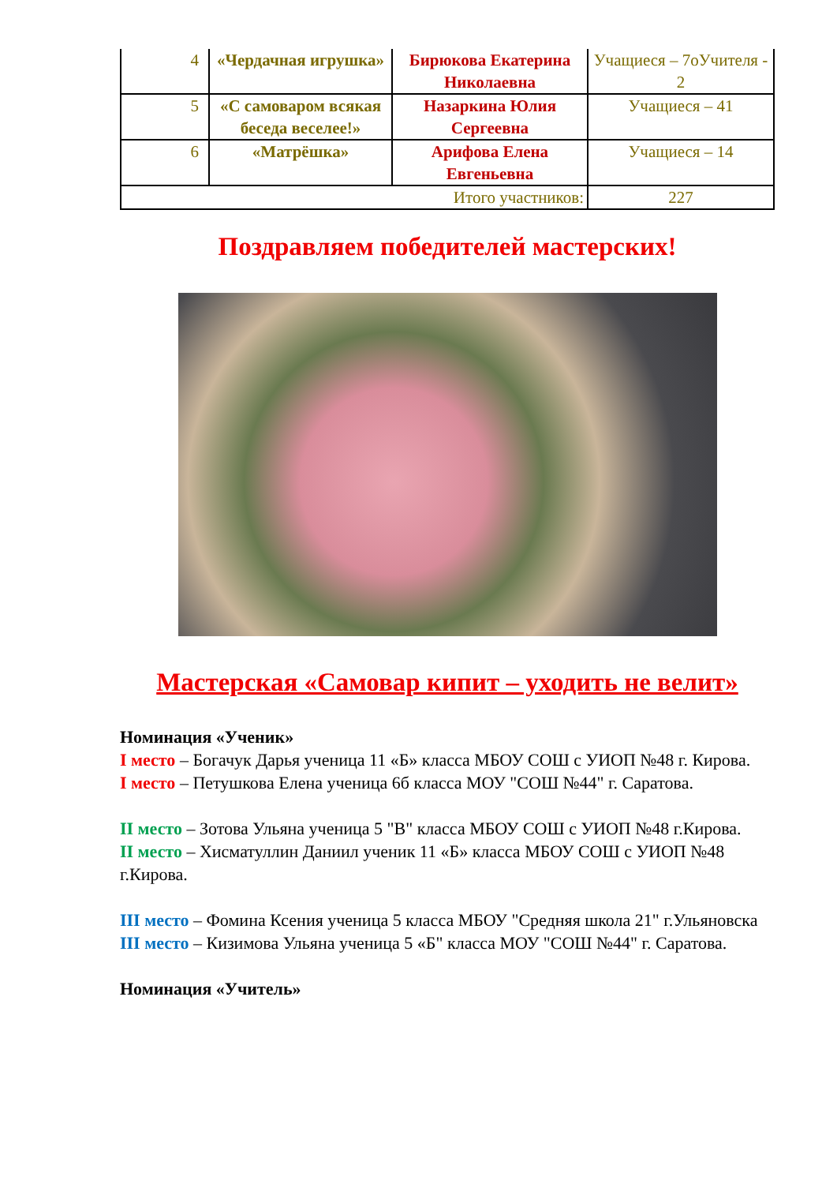| 4 | «Чердачная игрушка» | Бирюкова Екатерина Николаевна | Учащиеся – 7оУчителя - 2 |
| 5 | «С самоваром всякая беседа веселее!» | Назаркина Юлия Сергеевна | Учащиеся – 41 |
| 6 | «Матрёшка» | Арифова Елена Евгеньевна | Учащиеся – 14 |
| Итого участников: | | | 227 |
Поздравляем победителей мастерских!
Мастерская «Самовар кипит – уходить не велит»
Номинация «Ученик»
I место – Богачук Дарья ученица 11 «Б» класса МБОУ СОШ с УИОП №48 г. Кирова.
I место – Петушкова Елена ученица 6б класса МОУ "СОШ №44" г. Саратова.
II место – Зотова Ульяна ученица 5 "В" класса МБОУ СОШ с УИОП №48 г.Кирова.
II место – Хисматуллин Даниил ученик 11 «Б» класса МБОУ СОШ с УИОП №48 г.Кирова.
III место – Фомина Ксения ученица 5 класса МБОУ "Средняя школа 21" г.Ульяновска
III место – Кизимова Ульяна ученица 5 «Б" класса МОУ "СОШ №44" г. Саратова.
Номинация «Учитель»